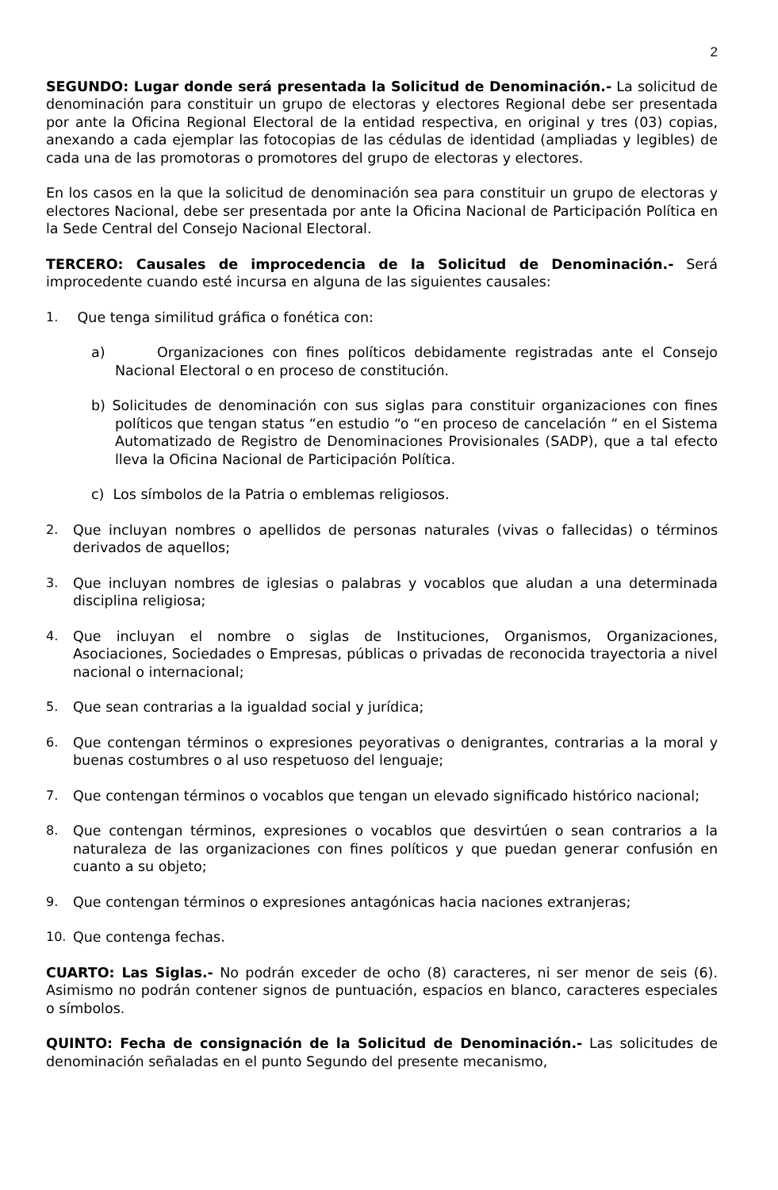2
SEGUNDO: Lugar donde será presentada la Solicitud de Denominación.- La solicitud de denominación para constituir un grupo de electoras y electores Regional debe ser presentada por ante la Oficina Regional Electoral de la entidad respectiva, en original y tres (03) copias, anexando a cada ejemplar las fotocopias de las cédulas de identidad (ampliadas y legibles) de cada una de las promotoras o promotores del grupo de electoras y electores.
En los casos en la que la solicitud de denominación sea para constituir un grupo de electoras y electores Nacional, debe ser presentada por ante la Oficina Nacional de Participación Política en la Sede Central del Consejo Nacional Electoral.
TERCERO: Causales de improcedencia de la Solicitud de Denominación.- Será improcedente cuando esté incursa en alguna de las siguientes causales:
1. Que tenga similitud gráfica o fonética con:
a) Organizaciones con fines políticos debidamente registradas ante el Consejo Nacional Electoral o en proceso de constitución.
b) Solicitudes de denominación con sus siglas para constituir organizaciones con fines políticos que tengan status “en estudio “o “en proceso de cancelación “ en el Sistema Automatizado de Registro de Denominaciones Provisionales (SADP), que a tal efecto lleva la Oficina Nacional de Participación Política.
c) Los símbolos de la Patria o emblemas religiosos.
2. Que incluyan nombres o apellidos de personas naturales (vivas o fallecidas) o términos derivados de aquellos;
3. Que incluyan nombres de iglesias o palabras y vocablos que aludan a una determinada disciplina religiosa;
4. Que incluyan el nombre o siglas de Instituciones, Organismos, Organizaciones, Asociaciones, Sociedades o Empresas, públicas o privadas de reconocida trayectoria a nivel nacional o internacional;
5. Que sean contrarias a la igualdad social y jurídica;
6. Que contengan términos o expresiones peyorativas o denigrantes, contrarias a la moral y buenas costumbres o al uso respetuoso del lenguaje;
7. Que contengan términos o vocablos que tengan un elevado significado histórico nacional;
8. Que contengan términos, expresiones o vocablos que desvirtúen o sean contrarios a la naturaleza de las organizaciones con fines políticos y que puedan generar confusión en cuanto a su objeto;
9. Que contengan términos o expresiones antagónicas hacia naciones extranjeras;
10. Que contenga fechas.
CUARTO: Las Siglas.- No podrán exceder de ocho (8) caracteres, ni ser menor de seis (6). Asimismo no podrán contener signos de puntuación, espacios en blanco, caracteres especiales o símbolos.
QUINTO: Fecha de consignación de la Solicitud de Denominación.- Las solicitudes de denominación señaladas en el punto Segundo del presente mecanismo,